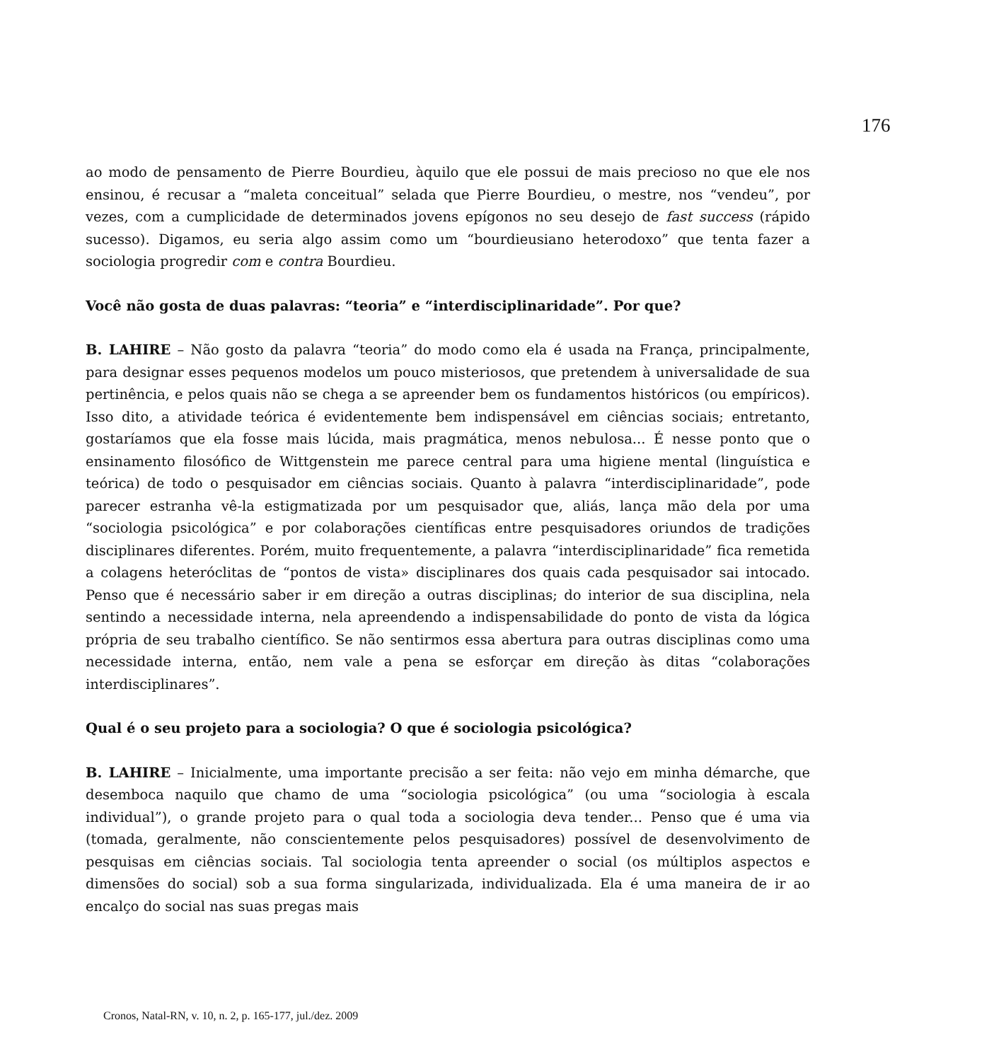176
ao modo de pensamento de Pierre Bourdieu, àquilo que ele possui de mais precioso no que ele nos ensinou, é recusar a “maleta conceitual” selada que Pierre Bourdieu, o mestre, nos “vendeu”, por vezes, com a cumplicidade de determinados jovens epígonos no seu desejo de fast success (rápido sucesso). Digamos, eu seria algo assim como um “bourdieusiano heterodoxo” que tenta fazer a sociologia progredir com e contra Bourdieu.
Você não gosta de duas palavras: “teoria” e “interdisciplinaridade”. Por que?
B. LAHIRE – Não gosto da palavra “teoria” do modo como ela é usada na França, principalmente, para designar esses pequenos modelos um pouco misteriosos, que pretendem à universalidade de sua pertinência, e pelos quais não se chega a se apreender bem os fundamentos históricos (ou empíricos). Isso dito, a atividade teórica é evidentemente bem indispensável em ciências sociais; entretanto, gostaríamos que ela fosse mais lúcida, mais pragmática, menos nebulosa... É nesse ponto que o ensinamento filosófico de Wittgenstein me parece central para uma higiene mental (linguística e teórica) de todo o pesquisador em ciências sociais. Quanto à palavra “interdisciplinaridade”, pode parecer estranha vê-la estigmatizada por um pesquisador que, aliás, lança mão dela por uma “sociologia psicológica” e por colaborações científicas entre pesquisadores oriundos de tradições disciplinares diferentes. Porém, muito frequentemente, a palavra “interdisciplinaridade” fica remetida a colagens heteróclitas de “pontos de vista» disciplinares dos quais cada pesquisador sai intocado. Penso que é necessário saber ir em direção a outras disciplinas; do interior de sua disciplina, nela sentindo a necessidade interna, nela apreendendo a indispensabilidade do ponto de vista da lógica própria de seu trabalho científico. Se não sentirmos essa abertura para outras disciplinas como uma necessidade interna, então, nem vale a pena se esforçar em direção às ditas “colaborações interdisciplinares”.
Qual é o seu projeto para a sociologia? O que é sociologia psicológica?
B. LAHIRE – Inicialmente, uma importante precisão a ser feita: não vejo em minha démarche, que desemboca naquilo que chamo de uma “sociologia psicológica” (ou uma “sociologia à escala individual”), o grande projeto para o qual toda a sociologia deva tender... Penso que é uma via (tomada, geralmente, não conscientemente pelos pesquisadores) possível de desenvolvimento de pesquisas em ciências sociais. Tal sociologia tenta apreender o social (os múltiplos aspectos e dimensões do social) sob a sua forma singularizada, individualizada. Ela é uma maneira de ir ao encalço do social nas suas pregas mais
Cronos, Natal-RN, v. 10, n. 2, p. 165-177, jul./dez. 2009